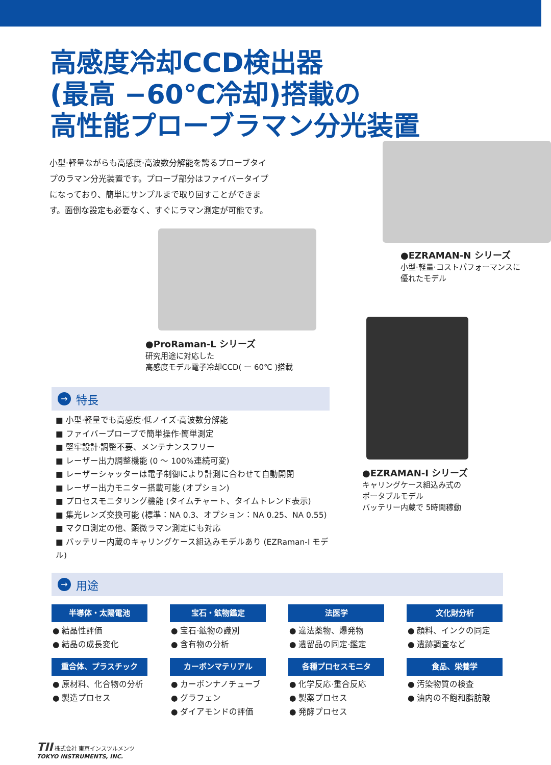高感度冷却CCD検出器
(最高 −60℃冷却)搭載の
高性能プローブラマン分光装置
小型·軽量ながらも高感度·高波数分解能を誇るプローブタイプのラマン分光装置です。プローブ部分はファイバータイプになっており、簡単にサンプルまで取り回すことができます。面倒な設定も必要なく、すぐにラマン測定が可能です。
●ProRaman-L シリーズ
研究用途に対応した
高感度モデル電子冷却CCD( ー 60℃ )搭載
●EZRAMAN-N シリーズ
小型·軽量·コストパフォーマンスに
優れたモデル
→ 特長
■ 小型·軽量でも高感度·低ノイズ·高波数分解能
■ ファイバープローブで簡単操作·簡単測定
■ 堅牢設計·調整不要、メンテナンスフリー
■ レーザー出力調整機能 (0 ～ 100%連続可変)
■ レーザーシャッターは電子制御により計測に合わせて自動開閉
■ レーザー出力モニター搭載可能 (オプション)
■ プロセスモニタリング機能 (タイムチャート、タイムトレンド表示)
■ 集光レンズ交換可能 (標準：NA 0.3、オプション：NA 0.25、NA 0.55)
■ マクロ測定の他、顕微ラマン測定にも対応
■ バッテリー内蔵のキャリングケース組込みモデルあり (EZRaman-I モデル)
●EZRAMAN-I シリーズ
キャリングケース組込み式の
ポータブルモデル
バッテリー内蔵で 5時間稼動
→ 用途
半導体・太陽電池
● 結晶性評価
● 結晶の成長変化
宝石・鉱物鑑定
● 宝石·鉱物の識別
● 含有物の分析
法医学
● 違法薬物、爆発物
● 遺留品の同定·鑑定
文化財分析
● 顔料、インクの同定
● 遺跡調査など
重合体、プラスチック
● 原材料、化合物の分析
● 製造プロセス
カーボンマテリアル
● カーボンナノチューブ
● グラフェン
● ダイアモンドの評価
各種プロセスモニタ
● 化学反応·重合反応
● 製薬プロセス
● 発酵プロセス
食品、栄養学
● 汚染物質の検査
● 油内の不飽和脂肪酸
TII 株式会社 東京インスツルメンツ
TOKYO INSTRUMENTS, INC.